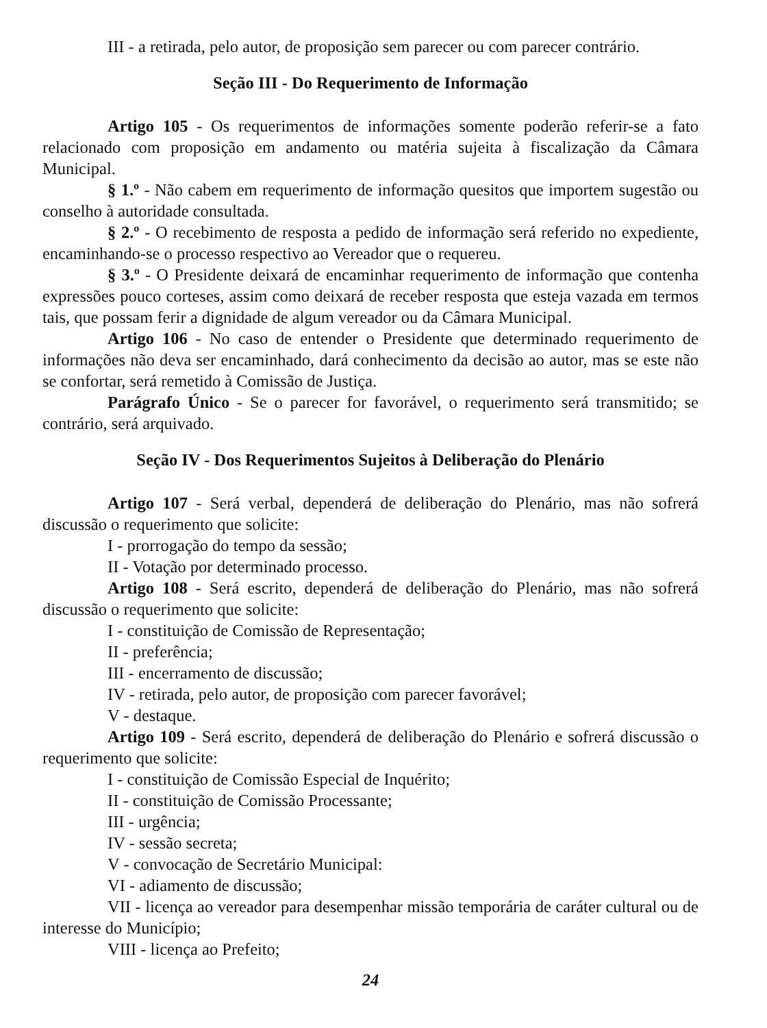III - a retirada, pelo autor, de proposição sem parecer ou com parecer contrário.
Seção III - Do Requerimento de Informação
Artigo 105 - Os requerimentos de informações somente poderão referir-se a fato relacionado com proposição em andamento ou matéria sujeita à fiscalização da Câmara Municipal.
§ 1.º - Não cabem em requerimento de informação quesitos que importem sugestão ou conselho à autoridade consultada.
§ 2.º - O recebimento de resposta a pedido de informação será referido no expediente, encaminhando-se o processo respectivo ao Vereador que o requereu.
§ 3.º - O Presidente deixará de encaminhar requerimento de informação que contenha expressões pouco corteses, assim como deixará de receber resposta que esteja vazada em termos tais, que possam ferir a dignidade de algum vereador ou da Câmara Municipal.
Artigo 106 - No caso de entender o Presidente que determinado requerimento de informações não deva ser encaminhado, dará conhecimento da decisão ao autor, mas se este não se confortar, será remetido à Comissão de Justiça.
Parágrafo Único - Se o parecer for favorável, o requerimento será transmitido; se contrário, será arquivado.
Seção IV - Dos Requerimentos Sujeitos à Deliberação do Plenário
Artigo 107 - Será verbal, dependerá de deliberação do Plenário, mas não sofrerá discussão o requerimento que solicite:
I - prorrogação do tempo da sessão;
II - Votação por determinado processo.
Artigo 108 - Será escrito, dependerá de deliberação do Plenário, mas não sofrerá discussão o requerimento que solicite:
I - constituição de Comissão de Representação;
II - preferência;
III - encerramento de discussão;
IV - retirada, pelo autor, de proposição com parecer favorável;
V - destaque.
Artigo 109 - Será escrito, dependerá de deliberação do Plenário e sofrerá discussão o requerimento que solicite:
I - constituição de Comissão Especial de Inquérito;
II - constituição de Comissão Processante;
III - urgência;
IV - sessão secreta;
V - convocação de Secretário Municipal:
VI - adiamento de discussão;
VII - licença ao vereador para desempenhar missão temporária de caráter cultural ou de interesse do Município;
VIII - licença ao Prefeito;
24